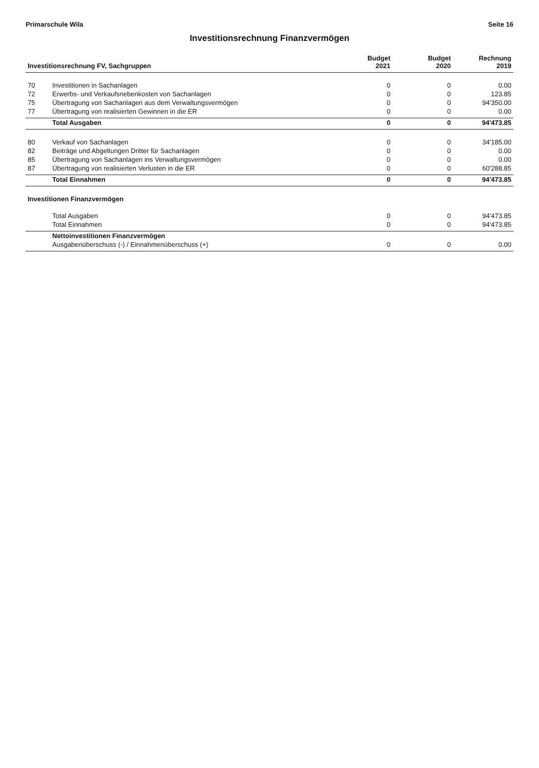Primarschule Wila Seite 16
Investitionsrechnung Finanzvermögen
| Investitionsrechnung FV, Sachgruppen | | Budget 2021 | Budget 2020 | Rechnung 2019 |
| --- | --- | --- | --- | --- |
| 70 | Investitionen in Sachanlagen | 0 | 0 | 0.00 |
| 72 | Erwerbs- und Verkaufsnebenkosten von Sachanlagen | 0 | 0 | 123.85 |
| 75 | Übertragung von Sachanlagen aus dem Verwaltungsvermögen | 0 | 0 | 94'350.00 |
| 77 | Übertragung von realisierten Gewinnen in die ER | 0 | 0 | 0.00 |
| | Total Ausgaben | 0 | 0 | 94'473.85 |
| 80 | Verkauf von Sachanlagen | 0 | 0 | 34'185.00 |
| 82 | Beiträge und Abgeltungen Dritter für Sachanlagen | 0 | 0 | 0.00 |
| 85 | Übertragung von Sachanlagen ins Verwaltungsvermögen | 0 | 0 | 0.00 |
| 87 | Übertragung von realisierten Verlusten in die ER | 0 | 0 | 60'288.85 |
| | Total Einnahmen | 0 | 0 | 94'473.85 |
| Investitionen Finanzvermögen | | | | |
| | Total Ausgaben | 0 | 0 | 94'473.85 |
| | Total Einnahmen | 0 | 0 | 94'473.85 |
| | Nettoinvestitionen Finanzvermögen | | | |
| | Ausgabenüberschuss (-) / Einnahmenüberschuss (+) | 0 | 0 | 0.00 |